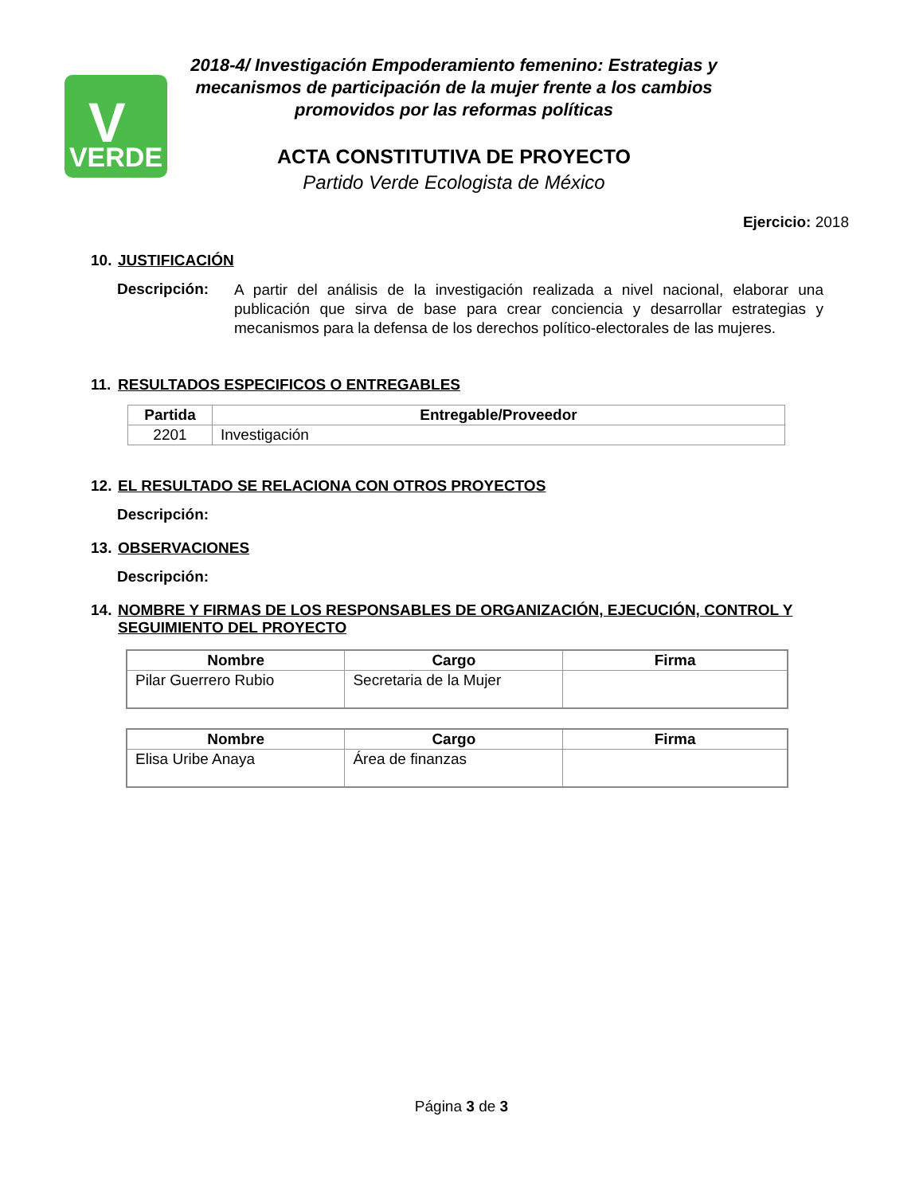V
VERDE
2018-4/ Investigación Empoderamiento femenino: Estrategias y mecanismos de participación de la mujer frente a los cambios promovidos por las reformas políticas
ACTA CONSTITUTIVA DE PROYECTO
Partido Verde Ecologista de México
Ejercicio: 2018
10. JUSTIFICACIÓN
Descripción:
A partir del análisis de la investigación realizada a nivel nacional, elaborar una publicación que sirva de base para crear conciencia y desarrollar estrategias y mecanismos para la defensa de los derechos político-electorales de las mujeres.
11. RESULTADOS ESPECIFICOS O ENTREGABLES
| Partida | Entregable/Proveedor |
| --- | --- |
| 2201 | Investigación |
12. EL RESULTADO SE RELACIONA CON OTROS PROYECTOS
Descripción:
13. OBSERVACIONES
Descripción:
14. NOMBRE Y FIRMAS DE LOS RESPONSABLES DE ORGANIZACIÓN, EJECUCIÓN, CONTROL Y SEGUIMIENTO DEL PROYECTO
| Nombre | Cargo | Firma |
| --- | --- | --- |
| Pilar Guerrero Rubio | Secretaria de la Mujer | |
| Nombre | Cargo | Firma |
| --- | --- | --- |
| Elisa Uribe Anaya | Área de finanzas | |
Página 3 de 3